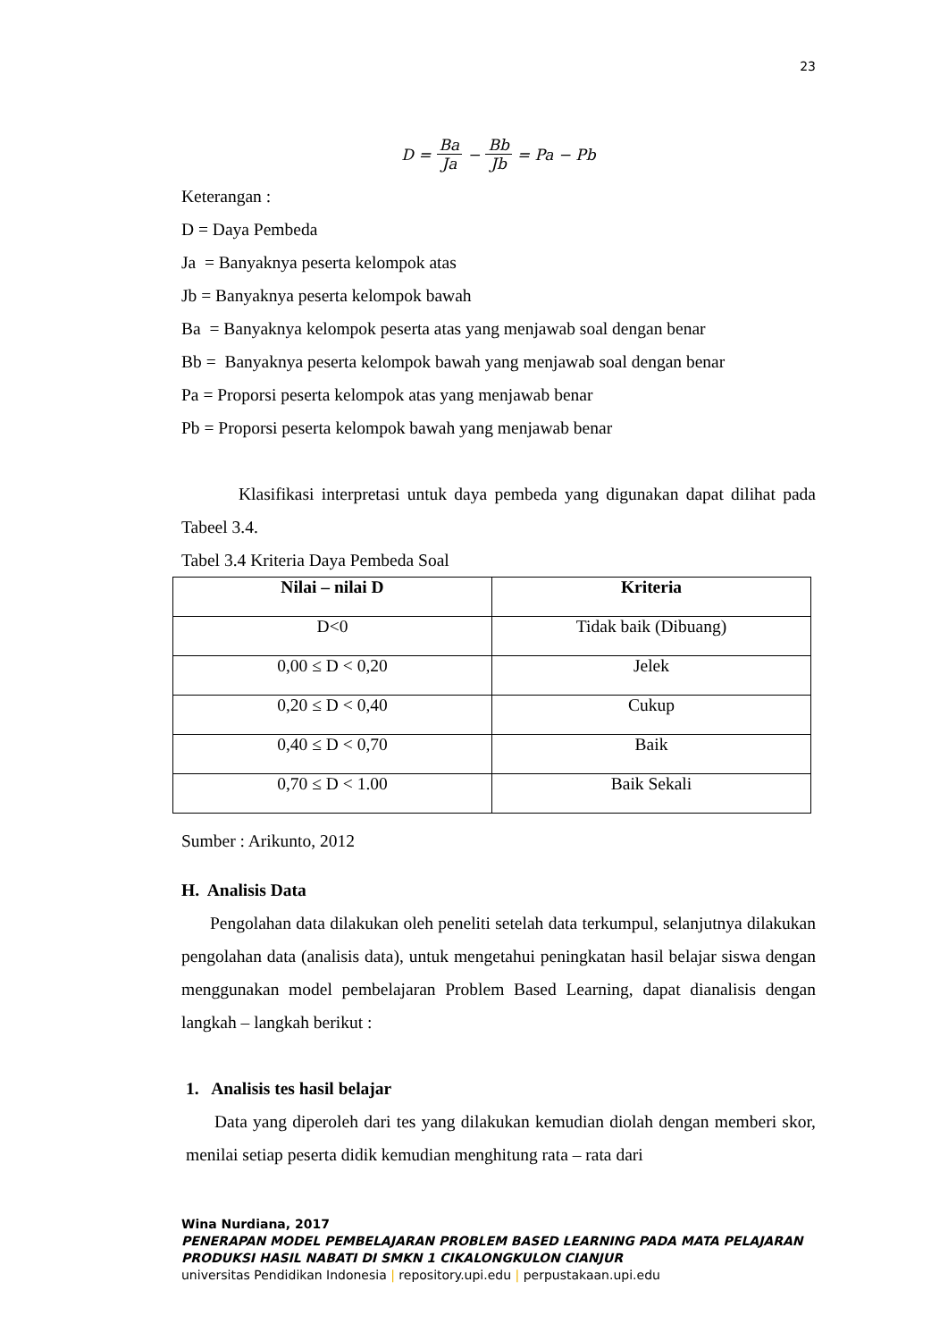23
D = Ba Ja − Bb Jb = Pa − Pb
Keterangan :
D = Daya Pembeda
Ja = Banyaknya peserta kelompok atas
Jb = Banyaknya peserta kelompok bawah
Ba = Banyaknya kelompok peserta atas yang menjawab soal dengan benar
Bb = Banyaknya peserta kelompok bawah yang menjawab soal dengan benar
Pa = Proporsi peserta kelompok atas yang menjawab benar
Pb = Proporsi peserta kelompok bawah yang menjawab benar
Klasifikasi interpretasi untuk daya pembeda yang digunakan dapat dilihat pada Tabeel 3.4.
Tabel 3.4 Kriteria Daya Pembeda Soal
| Nilai – nilai D | Kriteria |
| --- | --- |
| D<0 | Tidak baik (Dibuang) |
| 0,00 ≤ D < 0,20 | Jelek |
| 0,20 ≤ D < 0,40 | Cukup |
| 0,40 ≤ D < 0,70 | Baik |
| 0,70 ≤ D < 1.00 | Baik Sekali |
Sumber : Arikunto, 2012
H. Analisis Data
Pengolahan data dilakukan oleh peneliti setelah data terkumpul, selanjutnya dilakukan pengolahan data (analisis data), untuk mengetahui peningkatan hasil belajar siswa dengan menggunakan model pembelajaran Problem Based Learning, dapat dianalisis dengan langkah – langkah berikut :
1. Analisis tes hasil belajar
Data yang diperoleh dari tes yang dilakukan kemudian diolah dengan memberi skor, menilai setiap peserta didik kemudian menghitung rata – rata dari
Wina Nurdiana, 2017
PENERAPAN MODEL PEMBELAJARAN PROBLEM BASED LEARNING PADA MATA PELAJARAN PRODUKSI HASIL NABATI DI SMKN 1 CIKALONGKULON CIANJUR
universitas Pendidikan Indonesia | repository.upi.edu | perpustakaan.upi.edu